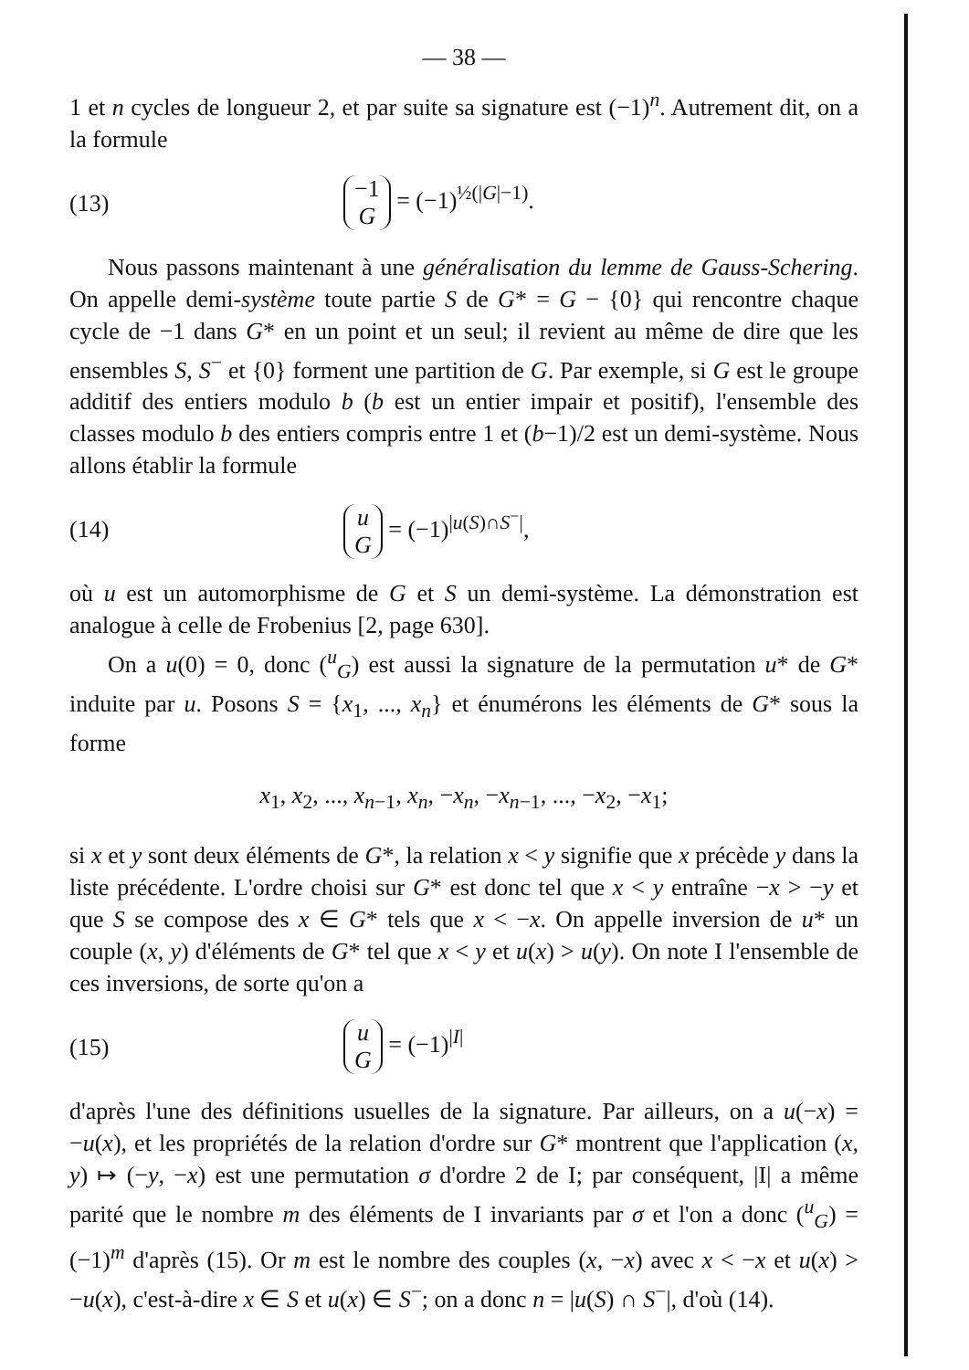— 38 —
1 et n cycles de longueur 2, et par suite sa signature est (−1)<sup>n</sup>. Autrement dit, on a la formule
(13) −1 G = (−1)<sup>½(|G|−1)</sup>.
Nous passons maintenant à une généralisation du lemme de Gauss-Schering. On appelle demi-système toute partie S de G* = G − {0} qui rencontre chaque cycle de −1 dans G* en un point et un seul; il revient au même de dire que les ensembles S, S<sup>−</sup> et {0} forment une partition de G. Par exemple, si G est le groupe additif des entiers modulo b (b est un entier impair et positif), l'ensemble des classes modulo b des entiers compris entre 1 et (b−1)/2 est un demi-système. Nous allons établir la formule
(14) u G = (−1)<sup>|u(S)∩S<sup>−</sup>|</sup>,
où u est un automorphisme de G et S un demi-système. La démonstration est analogue à celle de Frobenius [2, page 630].
On a u(0) = 0, donc (<sup>u</sup><sub>G</sub>) est aussi la signature de la permutation u* de G* induite par u. Posons S = {x<sub>1</sub>, ..., x<sub>n</sub>} et énumérons les éléments de G* sous la forme
x<sub>1</sub>, x<sub>2</sub>, ..., x<sub>n−1</sub>, x<sub>n</sub>, −x<sub>n</sub>, −x<sub>n−1</sub>, ..., −x<sub>2</sub>, −x<sub>1</sub>;
si x et y sont deux éléments de G*, la relation x < y signifie que x précède y dans la liste précédente. L'ordre choisi sur G* est donc tel que x < y entraîne −x > −y et que S se compose des x ∈ G* tels que x < −x. On appelle inversion de u* un couple (x, y) d'éléments de G* tel que x < y et u(x) > u(y). On note I l'ensemble de ces inversions, de sorte qu'on a
(15) u G = (−1)<sup>|I|</sup>
d'après l'une des définitions usuelles de la signature. Par ailleurs, on a u(−x) = −u(x), et les propriétés de la relation d'ordre sur G* montrent que l'application (x, y) ↦ (−y, −x) est une permutation σ d'ordre 2 de I; par conséquent, |I| a même parité que le nombre m des éléments de I invariants par σ et l'on a donc (<sup>u</sup><sub>G</sub>) = (−1)<sup>m</sup> d'après (15). Or m est le nombre des couples (x, −x) avec x < −x et u(x) > −u(x), c'est-à-dire x ∈ S et u(x) ∈ S<sup>−</sup>; on a donc n = |u(S) ∩ S<sup>−</sup>|, d'où (14).